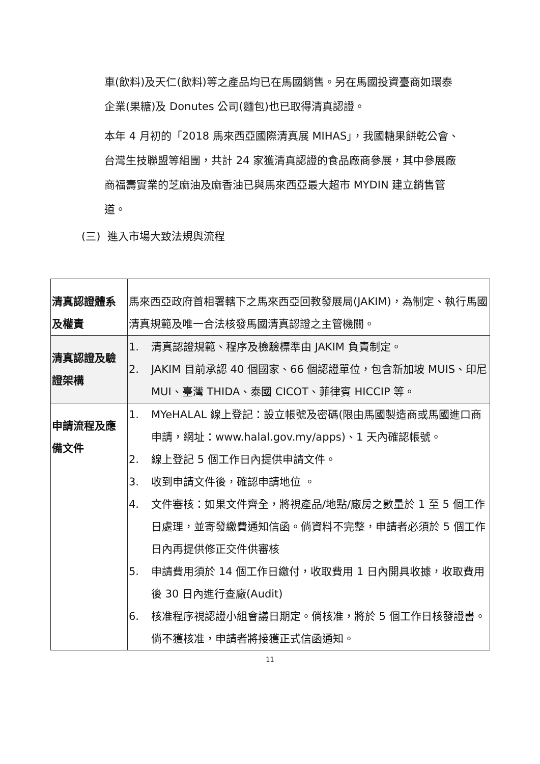車(飲料)及天仁(飲料)等之產品均已在馬國銷售。另在馬國投資臺商如環泰企業(果糖)及 Donutes 公司(麵包)也已取得清真認證。
本年 4 月初的「2018 馬來西亞國際清真展 MIHAS」，我國糖果餅乾公會、台灣生技聯盟等組團，共計 24 家獲清真認證的食品廠商參展，其中參展廠商福壽實業的芝麻油及麻香油已與馬來西亞最大超市 MYDIN 建立銷售管道。
(三) 進入市場大致法規與流程
| 清真認證體系及權責 | 馬來西亞政府首相署轄下之馬來西亞回教發展局(JAKIM)，為制定、執行馬國清真規範及唯一合法核發馬國清真認證之主管機關。 |
| 清真認證及驗證架構 | 1. 清真認證規範、程序及檢驗標準由 JAKIM 負責制定。 2. JAKIM 目前承認 40 個國家、66 個認證單位，包含新加坡 MUIS、印尼 MUI、臺灣 THIDA、泰國 CICOT、菲律賓 HICCIP 等。 |
| 申請流程及應備文件 | 1. MYeHALAL 線上登記：設立帳號及密碼(限由馬國製造商或馬國進口商申請，網址：www.halal.gov.my/apps)、1 天內確認帳號。 2. 線上登記 5 個工作日內提供申請文件。 3. 收到申請文件後，確認申請地位 。 4. 文件審核：如果文件齊全，將視產品/地點/廠房之數量於 1 至 5 個工作日處理，並寄發繳費通知信函。倘資料不完整，申請者必須於 5 個工作日內再提供修正交件供審核 5. 申請費用須於 14 個工作日繳付，收取費用 1 日內開具收據，收取費用後 30 日內進行查廠(Audit) 6. 核准程序視認證小組會議日期定。倘核准，將於 5 個工作日核發證書。倘不獲核准，申請者將接獲正式信函通知。 |
11